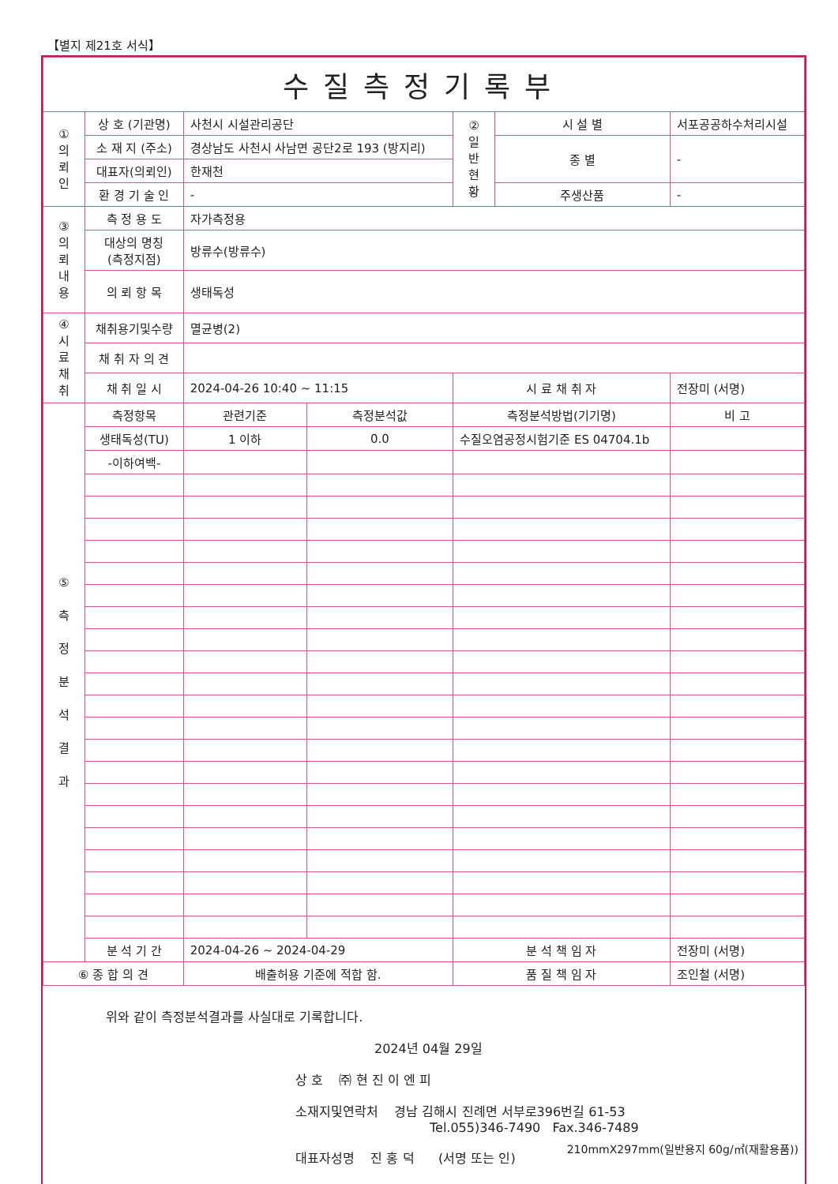【별지 제21호 서식】
| 수질측정기록부 | | | | | | | |
| ① 의 뢰 인 | 상 호 (기관명) | 사천시 시설관리공단 | | ② 일 반 현 황 | 시 설 별 | 서포공공하수처리시설 | |
| | 소 재 지 (주소) | 경상남도 사천시 사남면 공단2로 193 (방지리) | | | 종 별 | - | |
| | 대표자(의뢰인) | 한재천 | | | | | |
| | 환 경 기 술 인 | - | | | 주생산품 | - | |
| ③ 의 뢰 내 용 | 측 정 용 도 | 자가측정용 | | | | | |
| | 대상의 명칭 (측정지점) | 방류수(방류수) | | | | | |
| | 의 뢰 항 목 | 생태독성 | | | | | |
| ④ 시 료 채 취 | 채취용기및수량 | 멸균병(2) | | | | | |
| | 채 취 자 의 견 | | | | | | |
| | 채 취 일 시 | 2024-04-26 10:40 ~ 11:15 | | 시 료 채 취 자 | | 전장미 (서명) | |
| ⑤ 측 정 분 석 결 과 | 측정항목 | 관련기준 | 측정분석값 | 측정분석방법(기기명) | | | 비 고 |
| | 생태독성(TU) | 1 이하 | 0.0 | 수질오염공정시험기준 ES 04704.1b | | | |
| | -이하여백- | | | | | | |
| | 분 석 기 간 | 2024-04-26 ~ 2024-04-29 | | 분 석 책 임 자 | | 전장미 (서명) | |
| ⑥ 종 합 의 견 | | 배출허용 기준에 적합 함. | | 품 질 책 임 자 | | 조인철 (서명) | |
위와 같이 측정분석결과를 사실대로 기록합니다.
2024년 04월 29일
상 호 ㈜ 현 진 이 엔 피
소재지및연락처 경남 김해시 진례면 서부로396번길 61-53
Tel.055)346-7490 Fax.346-7489
대표자성명 진 홍 덕 (서명 또는 인)
210mmX297mm(일반용지 60g/㎡(재활용품))